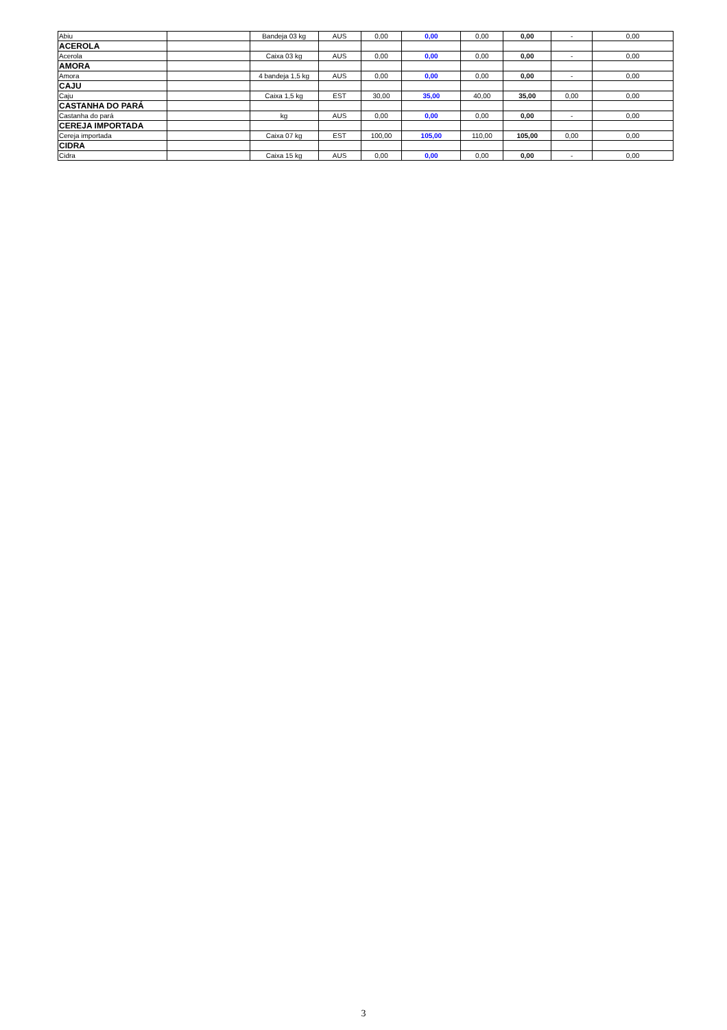| Abiu | | Bandeja 03 kg | AUS | 0,00 | 0,00 | 0,00 | 0,00 | - | 0,00 |
| ACEROLA | | | | | | | | | |
| Acerola | | Caixa 03 kg | AUS | 0,00 | 0,00 | 0,00 | 0,00 | - | 0,00 |
| AMORA | | | | | | | | | |
| Amora | | 4 bandeja 1,5 kg | AUS | 0,00 | 0,00 | 0,00 | 0,00 | - | 0,00 |
| CAJU | | | | | | | | | |
| Caju | | Caixa 1,5 kg | EST | 30,00 | 35,00 | 40,00 | 35,00 | 0,00 | 0,00 |
| CASTANHA DO PARÁ | | | | | | | | | |
| Castanha do pará | | kg | AUS | 0,00 | 0,00 | 0,00 | 0,00 | - | 0,00 |
| CEREJA IMPORTADA | | | | | | | | | |
| Cereja importada | | Caixa 07 kg | EST | 100,00 | 105,00 | 110,00 | 105,00 | 0,00 | 0,00 |
| CIDRA | | | | | | | | | |
| Cidra | | Caixa 15 kg | AUS | 0,00 | 0,00 | 0,00 | 0,00 | - | 0,00 |
3